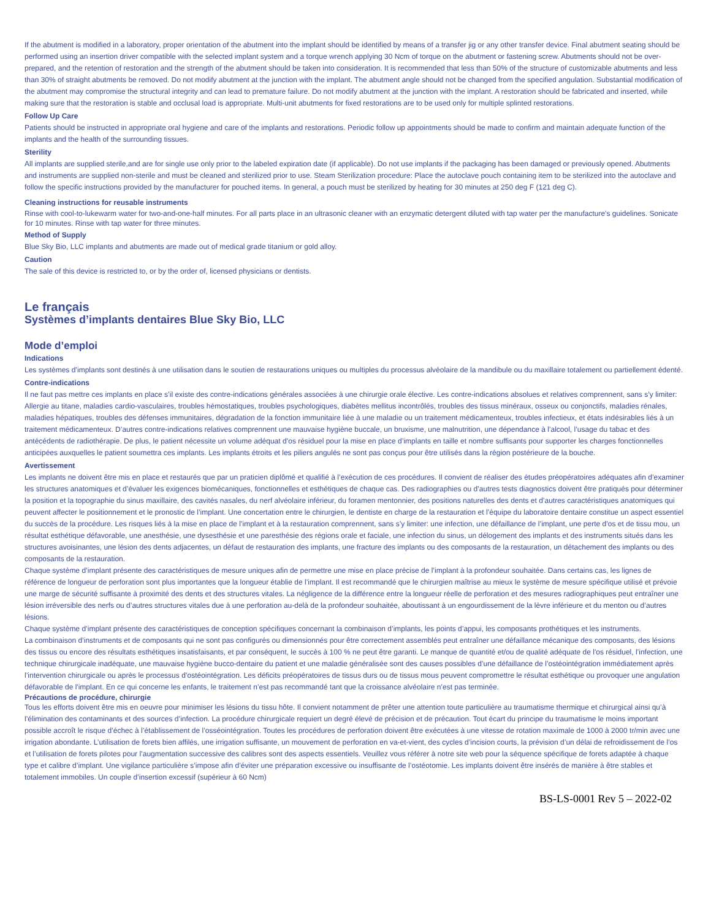If the abutment is modified in a laboratory, proper orientation of the abutment into the implant should be identified by means of a transfer jig or any other transfer device. Final abutment seating should be performed using an insertion driver compatible with the selected implant system and a torque wrench applying 30 Ncm of torque on the abutment or fastening screw. Abutments should not be over-prepared, and the retention of restoration and the strength of the abutment should be taken into consideration. It is recommended that less than 50% of the structure of customizable abutments and less than 30% of straight abutments be removed. Do not modify abutment at the junction with the implant. The abutment angle should not be changed from the specified angulation. Substantial modification of the abutment may compromise the structural integrity and can lead to premature failure. Do not modify abutment at the junction with the implant. A restoration should be fabricated and inserted, while making sure that the restoration is stable and occlusal load is appropriate. Multi-unit abutments for fixed restorations are to be used only for multiple splinted restorations.
Follow Up Care
Patients should be instructed in appropriate oral hygiene and care of the implants and restorations. Periodic follow up appointments should be made to confirm and maintain adequate function of the implants and the health of the surrounding tissues.
Sterility
All implants are supplied sterile,and are for single use only prior to the labeled expiration date (if applicable). Do not use implants if the packaging has been damaged or previously opened. Abutments and instruments are supplied non-sterile and must be cleaned and sterilized prior to use. Steam Sterilization procedure: Place the autoclave pouch containing item to be sterilized into the autoclave and follow the specific instructions provided by the manufacturer for pouched items. In general, a pouch must be sterilized by heating for 30 minutes at 250 deg F (121 deg C).
Cleaning instructions for reusable instruments
Rinse with cool-to-lukewarm water for two-and-one-half minutes. For all parts place in an ultrasonic cleaner with an enzymatic detergent diluted with tap water per the manufacture's guidelines. Sonicate for 10 minutes. Rinse with tap water for three minutes.
Method of Supply
Blue Sky Bio, LLC implants and abutments are made out of medical grade titanium or gold alloy.
Caution
The sale of this device is restricted to, or by the order of, licensed physicians or dentists.
Le français
Systèmes d’implants dentaires Blue Sky Bio, LLC
Mode d’emploi
Indications
Les systèmes d’implants sont destinés à une utilisation dans le soutien de restaurations uniques ou multiples du processus alvéolaire de la mandibule ou du maxillaire totalement ou partiellement édenté.
Contre-indications
Il ne faut pas mettre ces implants en place s’il existe des contre-indications générales associées à une chirurgie orale élective. Les contre-indications absolues et relatives comprennent, sans s’y limiter: Allergie au titane, maladies cardio-vasculaires, troubles hémostatiques, troubles psychologiques, diabètes mellitus incontrôlés, troubles des tissus minéraux, osseux ou conjonctifs, maladies rénales, maladies hépatiques, troubles des défenses immunitaires, dégradation de la fonction immunitaire liée à une maladie ou un traitement médicamenteux, troubles infectieux, et états indésirables liés à un traitement médicamenteux. D’autres contre-indications relatives comprennent une mauvaise hygiène buccale, un bruxisme, une malnutrition, une dépendance à l’alcool, l’usage du tabac et des antécédents de radiothérapie. De plus, le patient nécessite un volume adéquat d’os résiduel pour la mise en place d’implants en taille et nombre suffisants pour supporter les charges fonctionnelles anticipées auxquelles le patient soumettra ces implants. Les implants étroits et les piliers angulés ne sont pas conçus pour être utilisés dans la région postérieure de la bouche.
Avertissement
Les implants ne doivent être mis en place et restaurés que par un praticien diplômé et qualifié à l’exécution de ces procédures. Il convient de réaliser des études préopératoires adéquates afin d’examiner les structures anatomiques et d’évaluer les exigences biomécaniques, fonctionnelles et esthétiques de chaque cas. Des radiographies ou d’autres tests diagnostics doivent être pratiqués pour déterminer la position et la topographie du sinus maxillaire, des cavités nasales, du nerf alvéolaire inférieur, du foramen mentonnier, des positions naturelles des dents et d’autres caractéristiques anatomiques qui peuvent affecter le positionnement et le pronostic de l’implant. Une concertation entre le chirurgien, le dentiste en charge de la restauration et l’équipe du laboratoire dentaire constitue un aspect essentiel du succès de la procédure. Les risques liés à la mise en place de l’implant et à la restauration comprennent, sans s’y limiter: une infection, une défaillance de l’implant, une perte d’os et de tissu mou, un résultat esthétique défavorable, une anesthésie, une dysesthésie et une paresthésie des régions orale et faciale, une infection du sinus, un délogement des implants et des instruments situés dans les structures avoisinantes, une lésion des dents adjacentes, un défaut de restauration des implants, une fracture des implants ou des composants de la restauration, un détachement des implants ou des composants de la restauration.
Chaque système d’implant présente des caractéristiques de mesure uniques afin de permettre une mise en place précise de l’implant à la profondeur souhaitée. Dans certains cas, les lignes de référence de longueur de perforation sont plus importantes que la longueur établie de l’implant. Il est recommandé que le chirurgien maîtrise au mieux le système de mesure spécifique utilisé et prévoie une marge de sécurité suffisante à proximité des dents et des structures vitales. La négligence de la différence entre la longueur réelle de perforation et des mesures radiographiques peut entraîner une lésion irréversible des nerfs ou d’autres structures vitales due à une perforation au-delà de la profondeur souhaitée, aboutissant à un engourdissement de la lèvre inférieure et du menton ou d’autres lésions.
Chaque système d’implant présente des caractéristiques de conception spécifiques concernant la combinaison d’implants, les points d’appui, les composants prothétiques et les instruments.
La combinaison d’instruments et de composants qui ne sont pas configurés ou dimensionnés pour être correctement assemblés peut entraîner une défaillance mécanique des composants, des lésions des tissus ou encore des résultats esthétiques insatisfaisants, et par conséquent, le succès à 100 % ne peut être garanti. Le manque de quantité et/ou de qualité adéquate de l'os résiduel, l’infection, une technique chirurgicale inadéquate, une mauvaise hygiène bucco-dentaire du patient et une maladie généralisée sont des causes possibles d’une défaillance de l’ostéointégration immédiatement après l’intervention chirurgicale ou après le processus d’ostéointégration. Les déficits préopératoires de tissus durs ou de tissus mous peuvent compromettre le résultat esthétique ou provoquer une angulation défavorable de l'implant. En ce qui concerne les enfants, le traitement n’est pas recommandé tant que la croissance alvéolaire n’est pas terminée.
Précautions de procédure, chirurgie
Tous les efforts doivent être mis en oeuvre pour minimiser les lésions du tissu hôte. Il convient notamment de prêter une attention toute particulière au traumatisme thermique et chirurgical ainsi qu’à l’élimination des contaminants et des sources d’infection. La procédure chirurgicale requiert un degré élevé de précision et de précaution. Tout écart du principe du traumatisme le moins important possible accroît le risque d’échec à l’établissement de l’osséointégration. Toutes les procédures de perforation doivent être exécutées à une vitesse de rotation maximale de 1000 à 2000 tr/min avec une irrigation abondante. L’utilisation de forets bien affilés, une irrigation suffisante, un mouvement de perforation en va-et-vient, des cycles d’incision courts, la prévision d’un délai de refroidissement de l’os et l’utilisation de forets pilotes pour l’augmentation successive des calibres sont des aspects essentiels. Veuillez vous référer à notre site web pour la séquence spécifique de forets adaptée à chaque type et calibre d’implant. Une vigilance particulière s’impose afin d’éviter une préparation excessive ou insuffisante de l’ostéotomie. Les implants doivent être insérés de manière à être stables et totalement immobiles. Un couple d’insertion excessif (supérieur à 60 Ncm)
BS-LS-0001 Rev 5 – 2022-02